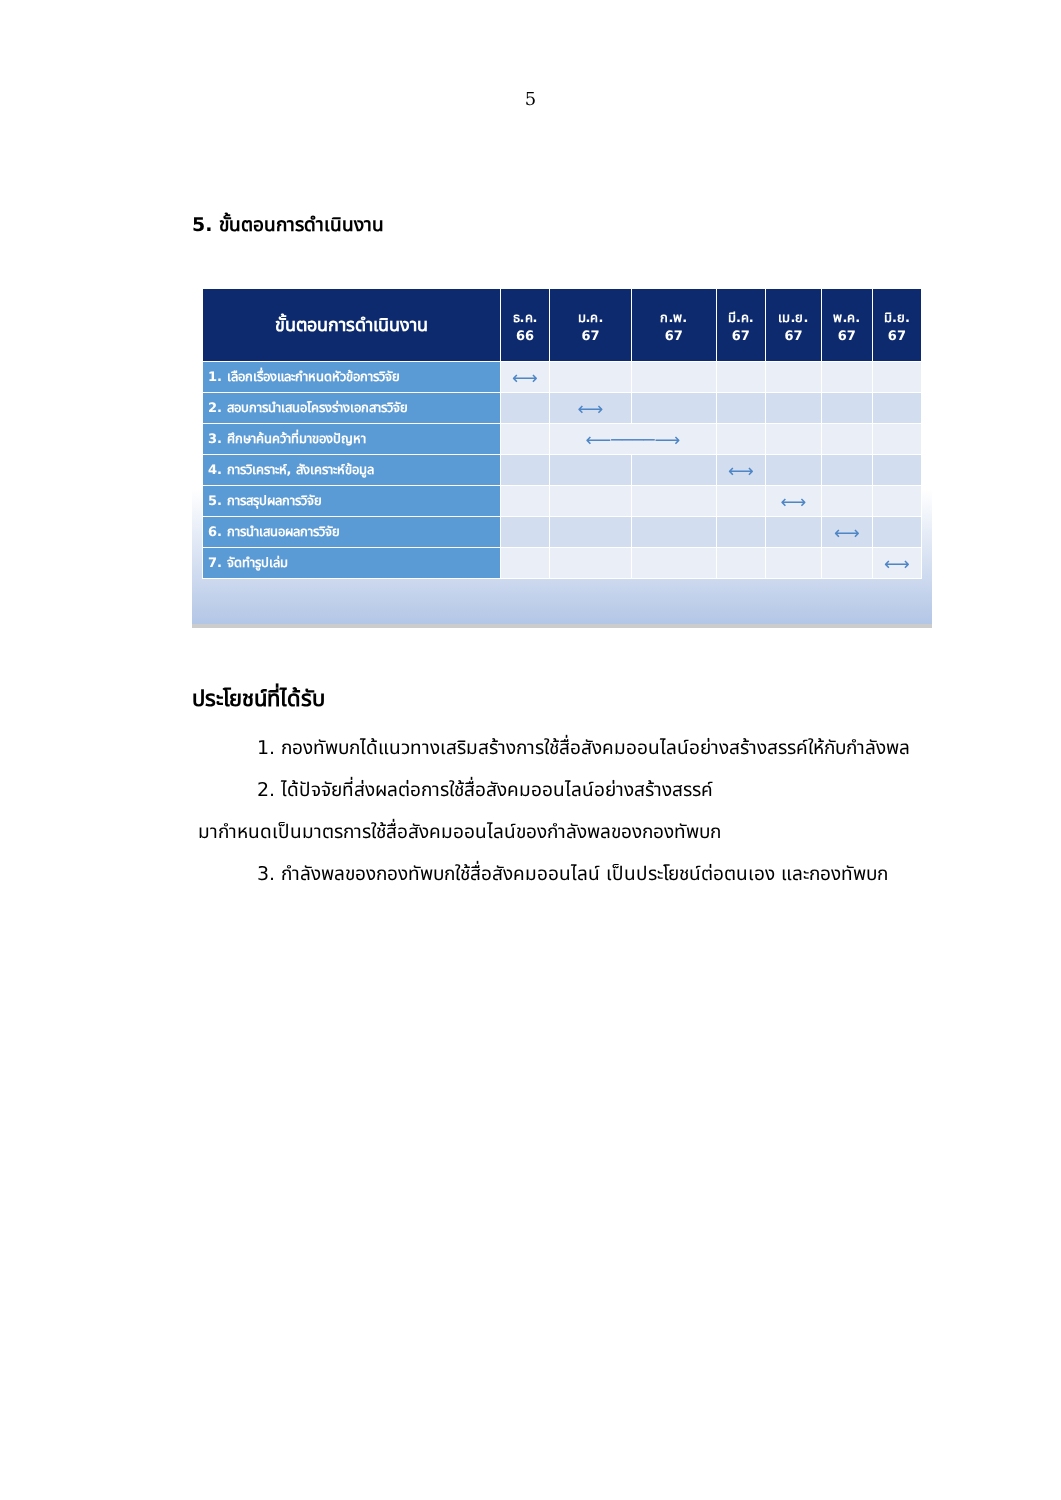5
5. ขั้นตอนการดำเนินงาน
| ขั้นตอนการดำเนินงาน | ธ.ค. 66 | ม.ค. 67 | ก.พ. 67 | มี.ค. 67 | เม.ย. 67 | พ.ค. 67 | มิ.ย. 67 |
| --- | --- | --- | --- | --- | --- | --- | --- |
| 1. เลือกเรื่องและกำหนดหัวข้อการวิจัย | ⟷ | | | | | | |
| 2. สอบการนำเสนอโครงร่างเอกสารวิจัย | | ⟷ | | | | | |
| 3. ศึกษาค้นคว้าที่มาของปัญหา | | ⟵────⟶ | | | | | |
| 4. การวิเคราะห์, สังเคราะห์ข้อมูล | | | | ⟷ | | | |
| 5. การสรุปผลการวิจัย | | | | | ⟷ | | |
| 6. การนำเสนอผลการวิจัย | | | | | | ⟷ | |
| 7. จัดทำรูปเล่ม | | | | | | | ⟷ |
ประโยชน์ที่ได้รับ
1. กองทัพบกได้แนวทางเสริมสร้างการใช้สื่อสังคมออนไลน์อย่างสร้างสรรค์ให้กับกำลังพล
2. ได้ปัจจัยที่ส่งผลต่อการใช้สื่อสังคมออนไลน์อย่างสร้างสรรค์
มากำหนดเป็นมาตรการใช้สื่อสังคมออนไลน์ของกำลังพลของกองทัพบก
3. กำลังพลของกองทัพบกใช้สื่อสังคมออนไลน์ เป็นประโยชน์ต่อตนเอง และกองทัพบก